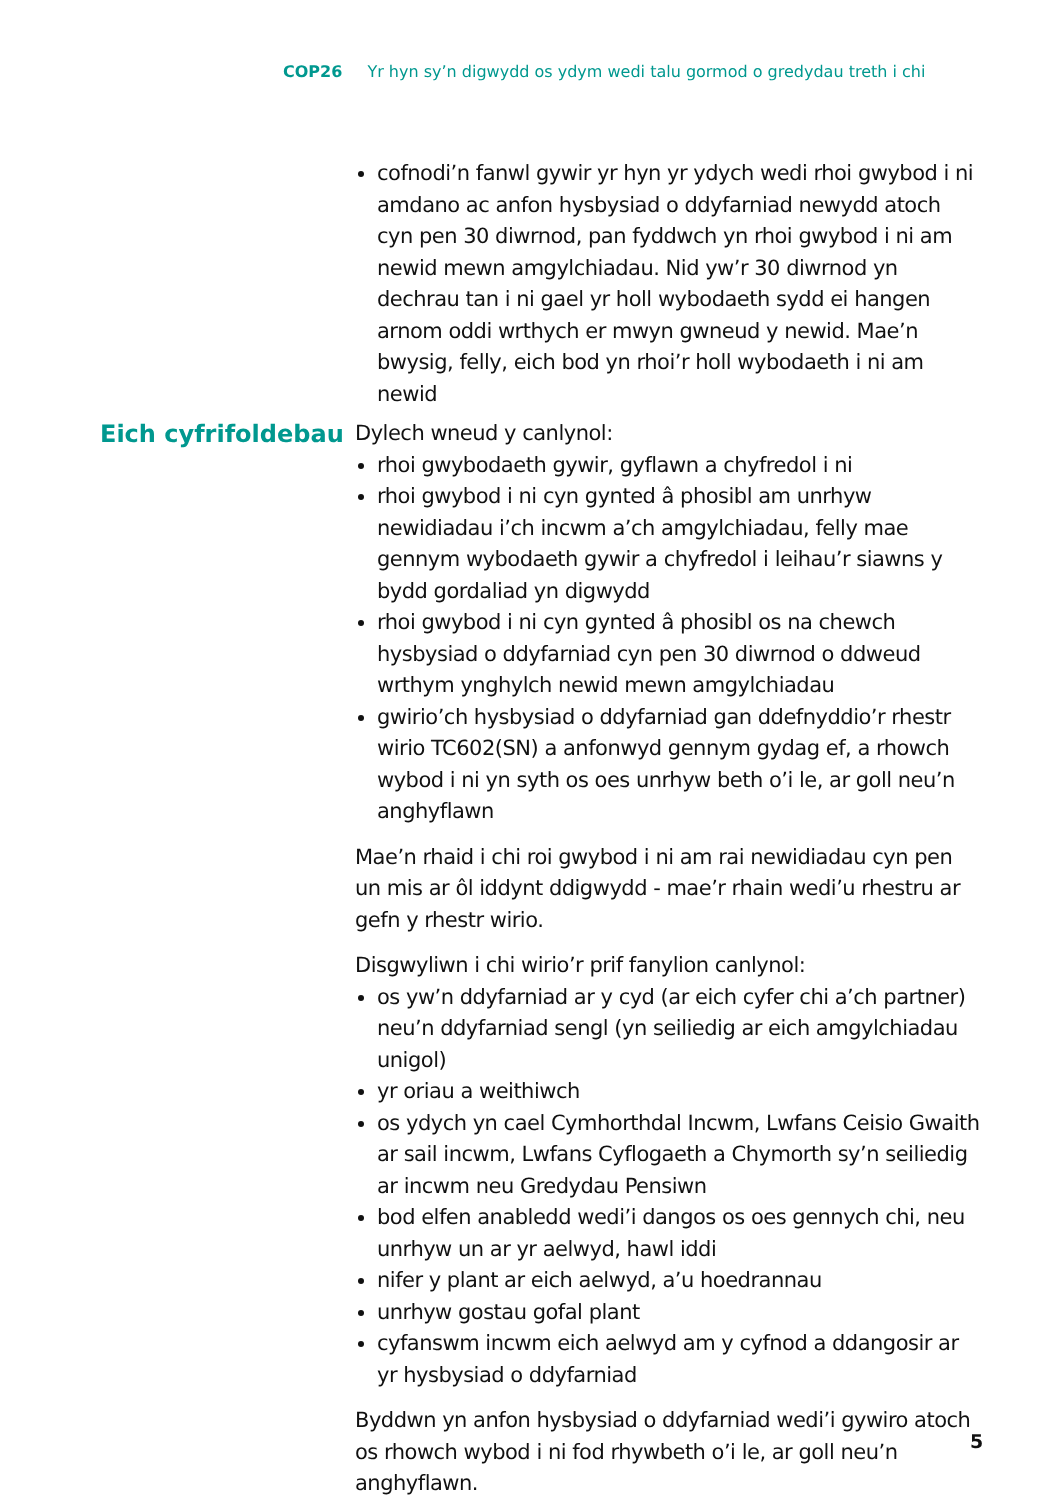COP26 Yr hyn sy’n digwydd os ydym wedi talu gormod o gredydau treth i chi
cofnodi’n fanwl gywir yr hyn yr ydych wedi rhoi gwybod i ni amdano ac anfon hysbysiad o ddyfarniad newydd atoch cyn pen 30 diwrnod, pan fyddwch yn rhoi gwybod i ni am newid mewn amgylchiadau. Nid yw’r 30 diwrnod yn dechrau tan i ni gael yr holl wybodaeth sydd ei hangen arnom oddi wrthych er mwyn gwneud y newid. Mae’n bwysig, felly, eich bod yn rhoi’r holl wybodaeth i ni am newid
Eich cyfrifoldebau
Dylech wneud y canlynol:
rhoi gwybodaeth gywir, gyflawn a chyfredol i ni
rhoi gwybod i ni cyn gynted â phosibl am unrhyw newidiadau i’ch incwm a’ch amgylchiadau, felly mae gennym wybodaeth gywir a chyfredol i leihau’r siawns y bydd gordaliad yn digwydd
rhoi gwybod i ni cyn gynted â phosibl os na chewch hysbysiad o ddyfarniad cyn pen 30 diwrnod o ddweud wrthym ynghylch newid mewn amgylchiadau
gwirio’ch hysbysiad o ddyfarniad gan ddefnyddio’r rhestr wirio TC602(SN) a anfonwyd gennym gydag ef, a rhowch wybod i ni yn syth os oes unrhyw beth o’i le, ar goll neu’n anghyflawn
Mae’n rhaid i chi roi gwybod i ni am rai newidiadau cyn pen un mis ar ôl iddynt ddigwydd - mae’r rhain wedi’u rhestru ar gefn y rhestr wirio.
Disgwyliwn i chi wirio’r prif fanylion canlynol:
os yw’n ddyfarniad ar y cyd (ar eich cyfer chi a’ch partner) neu’n ddyfarniad sengl (yn seiliedig ar eich amgylchiadau unigol)
yr oriau a weithiwch
os ydych yn cael Cymhorthdal Incwm, Lwfans Ceisio Gwaith ar sail incwm, Lwfans Cyflogaeth a Chymorth sy’n seiliedig ar incwm neu Gredydau Pensiwn
bod elfen anabledd wedi’i dangos os oes gennych chi, neu unrhyw un ar yr aelwyd, hawl iddi
nifer y plant ar eich aelwyd, a’u hoedrannau
unrhyw gostau gofal plant
cyfanswm incwm eich aelwyd am y cyfnod a ddangosir ar yr hysbysiad o ddyfarniad
Byddwn yn anfon hysbysiad o ddyfarniad wedi’i gywiro atoch os rhowch wybod i ni fod rhywbeth o’i le, ar goll neu’n anghyflawn.
5